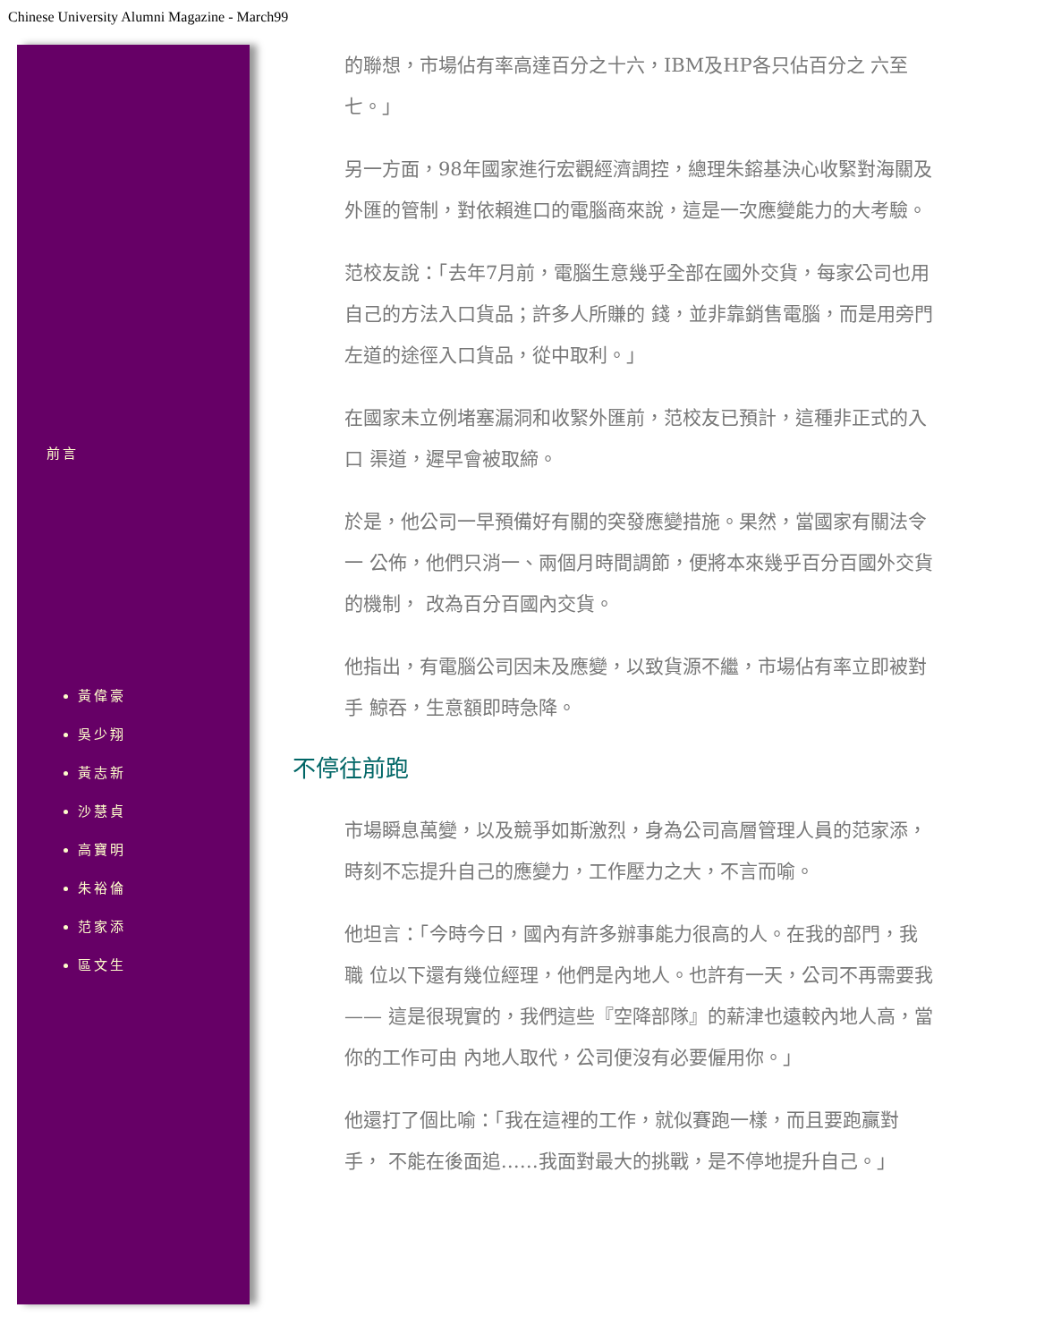Chinese University Alumni Magazine - March99
前言
黃偉豪
吳少翔
黃志新
沙慧貞
高寶明
朱裕倫
范家添
區文生
的聯想，市場佔有率高達百分之十六，IBM及HP各只佔百分之 六至七。」
另一方面，98年國家進行宏觀經濟調控，總理朱鎔基決心收緊對海關及 外匯的管制，對依賴進口的電腦商來說，這是一次應變能力的大考驗。
范校友說：「去年7月前，電腦生意幾乎全部在國外交貨，每家公司也用自己的方法入口貨品；許多人所賺的 錢，並非靠銷售電腦，而是用旁門左道的途徑入口貨品，從中取利。」
在國家未立例堵塞漏洞和收緊外匯前，范校友已預計，這種非正式的入口 渠道，遲早會被取締。
於是，他公司一早預備好有關的突發應變措施。果然，當國家有關法令一 公佈，他們只消一、兩個月時間調節，便將本來幾乎百分百國外交貨的機制， 改為百分百國內交貨。
他指出，有電腦公司因未及應變，以致貨源不繼，市場佔有率立即被對手 鯨吞，生意額即時急降。
不停往前跑
市場瞬息萬變，以及競爭如斯激烈，身為公司高層管理人員的范家添， 時刻不忘提升自己的應變力，工作壓力之大，不言而喻。
他坦言：「今時今日，國內有許多辦事能力很高的人。在我的部門，我職 位以下還有幾位經理，他們是內地人。也許有一天，公司不再需要我 —— 這是很現實的，我們這些『空降部隊』的薪津也遠較內地人高，當你的工作可由 內地人取代，公司便沒有必要僱用你。」
他還打了個比喻：「我在這裡的工作，就似賽跑一樣，而且要跑贏對手， 不能在後面追……我面對最大的挑戰，是不停地提升自己。」